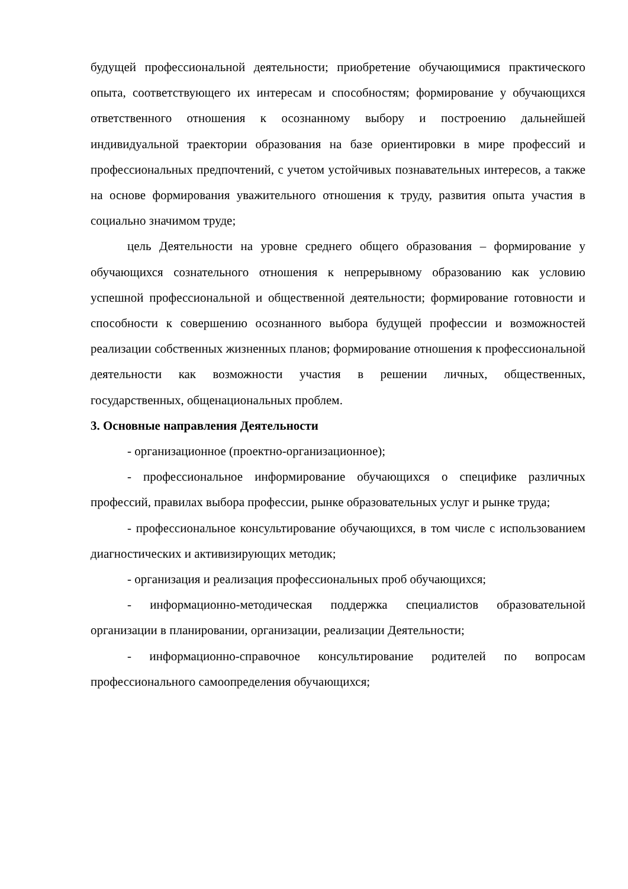будущей профессиональной деятельности; приобретение обучающимися практического опыта, соответствующего их интересам и способностям; формирование у обучающихся ответственного отношения к осознанному выбору и построению дальнейшей индивидуальной траектории образования на базе ориентировки в мире профессий и профессиональных предпочтений, с учетом устойчивых познавательных интересов, а также на основе формирования уважительного отношения к труду, развития опыта участия в социально значимом труде;
цель Деятельности на уровне среднего общего образования – формирование у обучающихся сознательного отношения к непрерывному образованию как условию успешной профессиональной и общественной деятельности; формирование готовности и способности к совершению осознанного выбора будущей профессии и возможностей реализации собственных жизненных планов; формирование отношения к профессиональной деятельности как возможности участия в решении личных, общественных, государственных, общенациональных проблем.
3. Основные направления Деятельности
- организационное (проектно-организационное);
- профессиональное информирование обучающихся о специфике различных профессий, правилах выбора профессии, рынке образовательных услуг и рынке труда;
- профессиональное консультирование обучающихся, в том числе с использованием диагностических и активизирующих методик;
- организация и реализация профессиональных проб обучающихся;
- информационно-методическая поддержка специалистов образовательной организации в планировании, организации, реализации Деятельности;
- информационно-справочное консультирование родителей по вопросам профессионального самоопределения обучающихся;